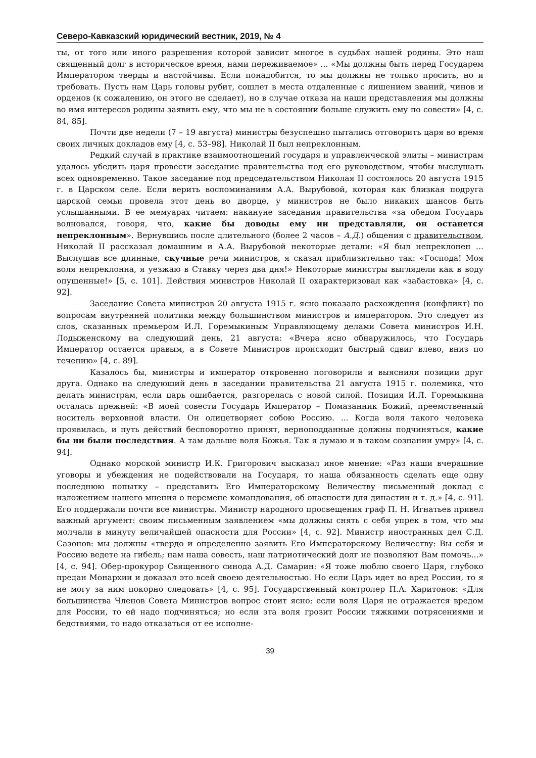Северо-Кавказский юридический вестник, 2019, № 4
ты, от того или иного разрешения которой зависит многое в судьбах нашей родины. Это наш священный долг в историческое время, нами переживаемое» ... «Мы должны быть перед Государем Императором тверды и настойчивы. Если понадобится, то мы должны не только просить, но и требовать. Пусть нам Царь головы рубит, сошлет в места отдаленные с лишением званий, чинов и орденов (к сожалению, он этого не сделает), но в случае отказа на наши представления мы должны во имя интересов родины заявить ему, что мы не в состоянии больше служить ему по совести» [4, с. 84, 85].
Почти две недели (7 – 19 августа) министры безуспешно пытались отговорить царя во время своих личных докладов ему [4, с. 53–98]. Николай II был непреклонным.
Редкий случай в практике взаимоотношений государя и управленческой элиты – министрам удалось убедить царя провести заседание правительства под его руководством, чтобы выслушать всех одновременно. Такое заседание под председательством Николая II состоялось 20 августа 1915 г. в Царском селе. Если верить воспоминаниям А.А. Вырубовой, которая как близкая подруга царской семьи провела этот день во дворце, у министров не было никаких шансов быть услышанными. В ее мемуарах читаем: накануне заседания правительства «за обедом Государь волновался, говоря, что, какие бы доводы ему ни представляли, он останется непреклонным». Вернувшись после длительного (более 2 часов – А.Д.) общения с правительством, Николай II рассказал домашним и А.А. Вырубовой некоторые детали: «Я был непреклонен ... Выслушав все длинные, скучные речи министров, я сказал приблизительно так: «Господа! Моя воля непреклонна, я уезжаю в Ставку через два дня!» Некоторые министры выглядели как в воду опущенные!» [5, с. 101]. Действия министров Николай II охарактеризовал как «забастовка» [4, с. 92].
Заседание Совета министров 20 августа 1915 г. ясно показало расхождения (конфликт) по вопросам внутренней политики между большинством министров и императором. Это следует из слов, сказанных премьером И.Л. Горемыкиным Управляющему делами Совета министров И.Н. Лодыженскому на следующий день, 21 августа: «Вчера ясно обнаружилось, что Государь Император остается правым, а в Совете Министров происходит быстрый сдвиг влево, вниз по течению» [4, с. 89].
Казалось бы, министры и император откровенно поговорили и выяснили позиции друг друга. Однако на следующий день в заседании правительства 21 августа 1915 г. полемика, что делать министрам, если царь ошибается, разгорелась с новой силой. Позиция И.Л. Горемыкина осталась прежней: «В моей совести Государь Император – Помазанник Божий, преемственный носитель верховной власти. Он олицетворяет собою Россию. ... Когда воля такого человека проявилась, и путь действий бесповоротно принят, верноподданные должны подчиняться, какие бы ни были последствия. А там дальше воля Божья. Так я думаю и в таком сознании умру» [4, с. 94].
Однако морской министр И.К. Григорович высказал иное мнение: «Раз наши вчерашние уговоры и убеждения не подействовали на Государя, то наша обязанность сделать еще одну последнюю попытку – представить Его Императорскому Величеству письменный доклад с изложением нашего мнения о перемене командования, об опасности для династии и т. д.» [4, с. 91]. Его поддержали почти все министры. Министр народного просвещения граф П. Н. Игнатьев привел важный аргумент: своим письменным заявлением «мы должны снять с себя упрек в том, что мы молчали в минуту величайшей опасности для России» [4, с. 92]. Министр иностранных дел С.Д. Сазонов: мы должны «твердо и определенно заявить Его Императорскому Величеству: Вы себя и Россию ведете на гибель; нам наша совесть, наш патриотический долг не позволяют Вам помочь...» [4, с. 94]. Обер-прокурор Священного синода А.Д. Самарин: «Я тоже люблю своего Царя, глубоко предан Монархии и доказал это всей своею деятельностью. Но если Царь идет во вред России, то я не могу за ним покорно следовать» [4, с. 95]. Государственный контролер П.А. Харитонов: «Для большинства Членов Совета Министров вопрос стоит ясно: если воля Царя не отражается вредом для России, то ей надо подчиняться; но если эта воля грозит России тяжкими потрясениями и бедствиями, то надо отказаться от ее исполне-
39